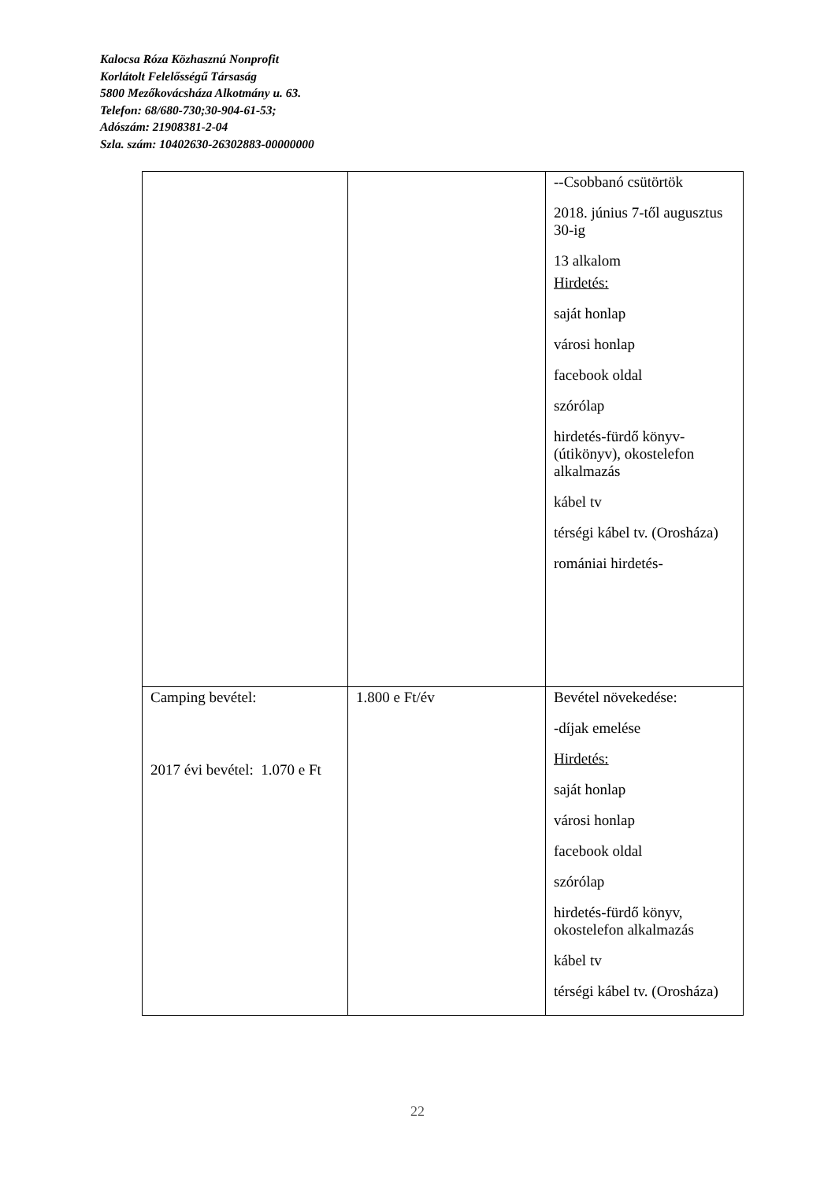Kalocsa Róza Közhasznú Nonprofit
Korlátolt Felelősségű Társaság
5800 Mezőkovácsháza Alkotmány u. 63.
Telefon: 68/680-730;30-904-61-53;
Adószám: 21908381-2-04
Szla. szám: 10402630-26302883-00000000
| | | --Csobbanó csütörtök 2018. június 7-től augusztus 30-ig 13 alkalom Hirdetés: saját honlap városi honlap facebook oldal szórólap hirdetés-fürdő könyv-(útikönyv), okostelefon alkalmazás kábel tv térségi kábel tv. (Orosháza) romániai hirdetés- |
| Camping bevétel: 2017 évi bevétel: 1.070 e Ft | 1.800 e Ft/év | Bevétel növekedése: -díjak emelése Hirdetés: saját honlap városi honlap facebook oldal szórólap hirdetés-fürdő könyv, okostelefon alkalmazás kábel tv térségi kábel tv. (Orosháza) |
22